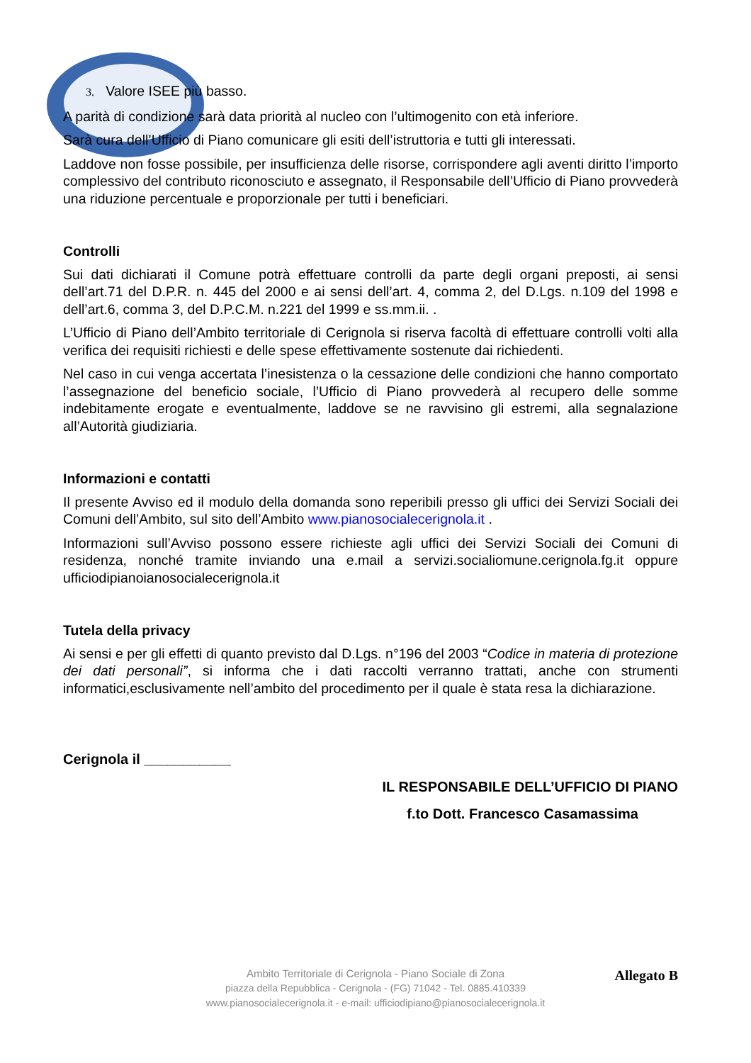3. Valore ISEE più basso.
A parità di condizione sarà data priorità al nucleo con l’ultimogenito con età inferiore.
Sarà cura dell’Ufficio di Piano comunicare gli esiti dell’istruttoria e tutti gli interessati.
Laddove non fosse possibile, per insufficienza delle risorse, corrispondere agli aventi diritto l’importo complessivo del contributo riconosciuto e assegnato, il Responsabile dell’Ufficio di Piano provvederà una riduzione percentuale e proporzionale per tutti i beneficiari.
Controlli
Sui dati dichiarati il Comune potrà effettuare controlli da parte degli organi preposti, ai sensi dell’art.71 del D.P.R. n. 445 del 2000 e ai sensi dell’art. 4, comma 2, del D.Lgs. n.109 del 1998 e dell’art.6, comma 3, del D.P.C.M. n.221 del 1999 e ss.mm.ii. .
L’Ufficio di Piano dell’Ambito territoriale di Cerignola si riserva facoltà di effettuare controlli volti alla verifica dei requisiti richiesti e delle spese effettivamente sostenute dai richiedenti.
Nel caso in cui venga accertata l’inesistenza o la cessazione delle condizioni che hanno comportato l’assegnazione del beneficio sociale, l’Ufficio di Piano provvederà al recupero delle somme indebitamente erogate e eventualmente, laddove se ne ravvisino gli estremi, alla segnalazione all’Autorità giudiziaria.
Informazioni e contatti
Il presente Avviso ed il modulo della domanda sono reperibili presso gli uffici dei Servizi Sociali dei Comuni dell’Ambito, sul sito dell’Ambito www.pianosocialecerignola.it .
Informazioni sull’Avviso possono essere richieste agli uffici dei Servizi Sociali dei Comuni di residenza, nonché tramite inviando una e.mail a servizi.socialiomune.cerignola.fg.it oppure ufficiodipianoianosocialecerignola.it
Tutela della privacy
Ai sensi e per gli effetti di quanto previsto dal D.Lgs. n°196 del 2003 “Codice in materia di protezione dei dati personali”, si informa che i dati raccolti verranno trattati, anche con strumenti informatici,esclusivamente nell’ambito del procedimento per il quale è stata resa la dichiarazione.
Cerignola il ___________
IL RESPONSABILE DELL’UFFICIO DI PIANO
f.to Dott. Francesco Casamassima
Allegato B
Ambito Territoriale di Cerignola - Piano Sociale di Zona
piazza della Repubblica - Cerignola - (FG) 71042 - Tel. 0885.410339
www.pianosocialecerignola.it - e-mail: ufficiodipiano@pianosocialecerignola.it